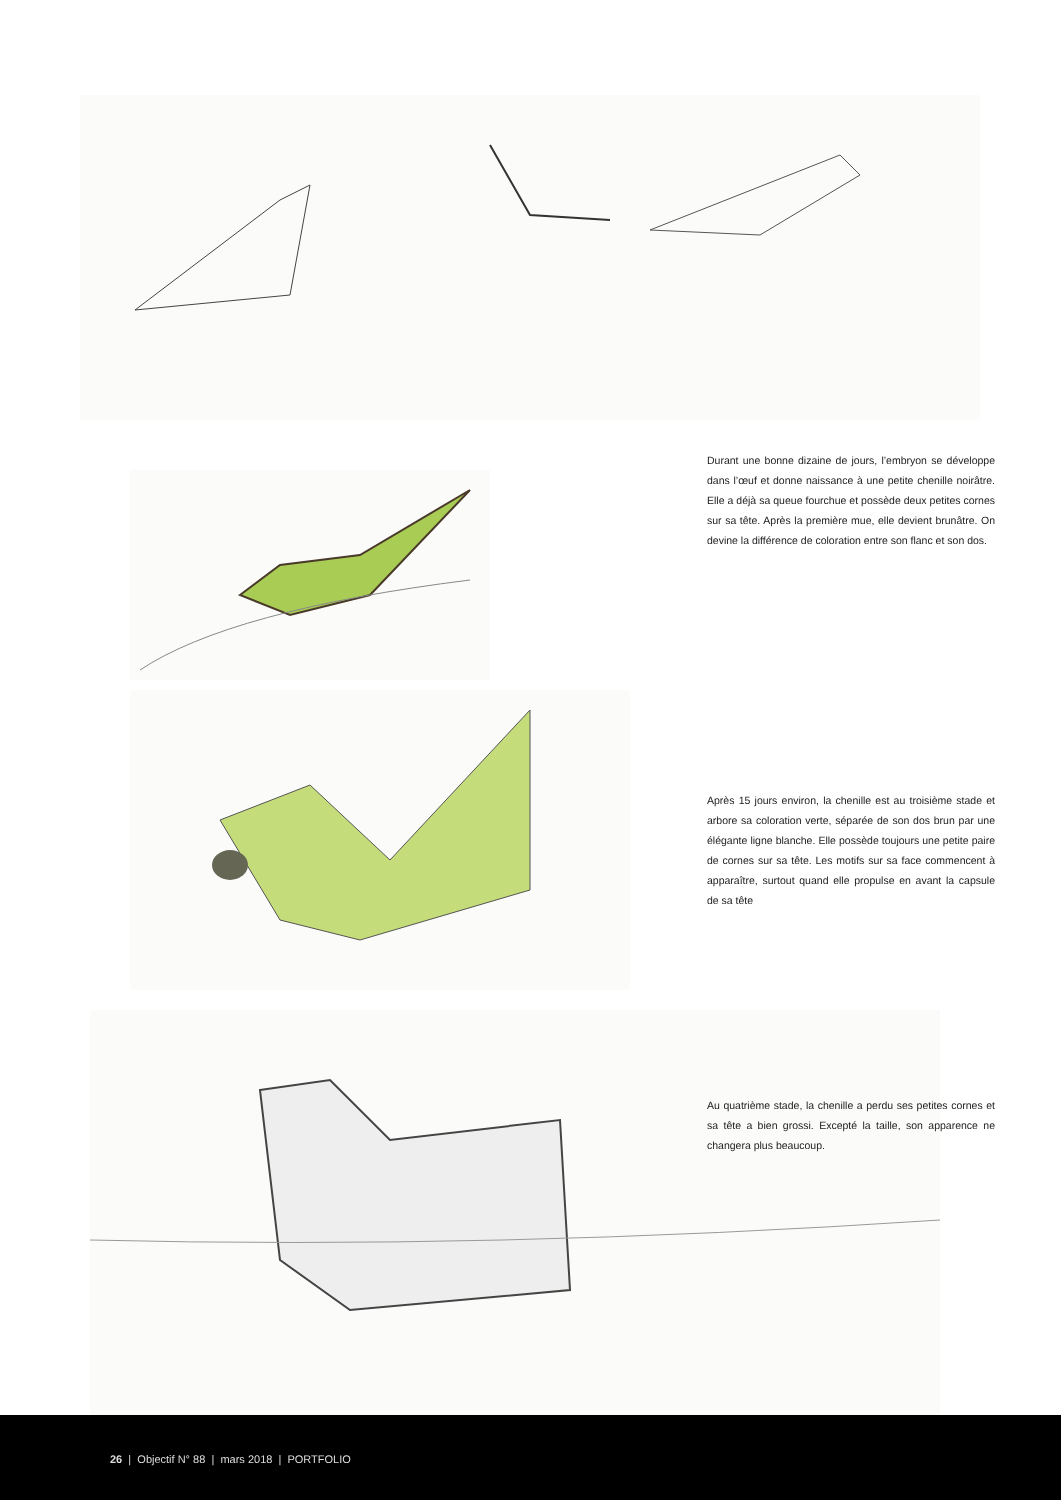Durant une bonne dizaine de jours, l’embryon se développe dans l’œuf et donne naissance à une petite chenille noirâtre. Elle a déjà sa queue fourchue et possède deux petites cornes sur sa tête. Après la première mue, elle devient brunâtre. On devine la différence de coloration entre son flanc et son dos.
Après 15 jours environ, la chenille est au troisième stade et arbore sa coloration verte, séparée de son dos brun par une élégante ligne blanche. Elle possède toujours une petite paire de cornes sur sa tête. Les motifs sur sa face commencent à apparaître, surtout quand elle propulse en avant la capsule de sa tête
Au quatrième stade, la chenille a perdu ses petites cornes et sa tête a bien grossi. Excepté la taille, son apparence ne changera plus beaucoup.
26 | Objectif N° 88 | mars 2018 | PORTFOLIO